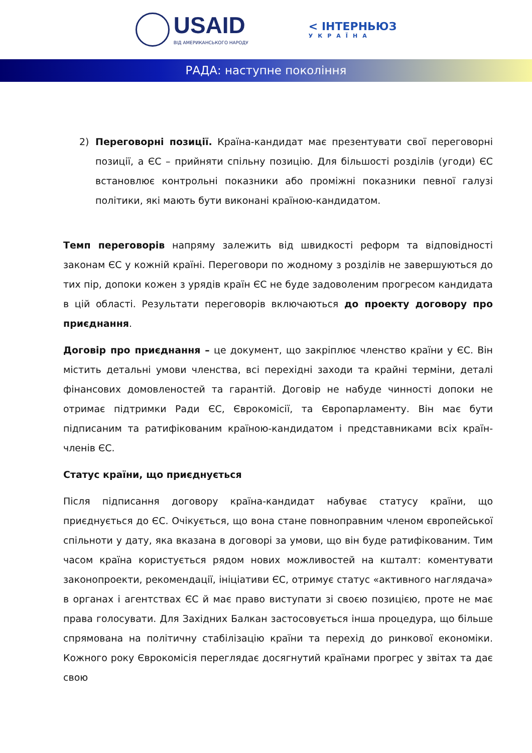USAID
ВІД АМЕРИКАНСЬКОГО НАРОДУ
< ІНТЕРНЬЮЗ
УКРАЇНА
РАДА: наступне покоління
2) Переговорні позиції. Країна-кандидат має презентувати свої переговорні позиції, а ЄС – прийняти спільну позицію. Для більшості розділів (угоди) ЄС встановлює контрольні показники або проміжні показники певної галузі політики, які мають бути виконані країною-кандидатом.
Темп переговорів напряму залежить від швидкості реформ та відповідності законам ЄС у кожній країні. Переговори по жодному з розділів не завершуються до тих пір, допоки кожен з урядів країн ЄС не буде задоволеним прогресом кандидата в цій області. Результати переговорів включаються до проекту договору про приєднання.
Договір про приєднання – це документ, що закріплює членство країни у ЄС. Він містить детальні умови членства, всі перехідні заходи та крайні терміни, деталі фінансових домовленостей та гарантій. Договір не набуде чинності допоки не отримає підтримки Ради ЄС, Єврокомісії, та Європарламенту. Він має бути підписаним та ратифікованим країною-кандидатом і представниками всіх країн-членів ЄС.
Статус країни, що приєднується
Після підписання договору країна-кандидат набуває статусу країни, що приєднується до ЄС. Очікується, що вона стане повноправним членом європейської спільноти у дату, яка вказана в договорі за умови, що він буде ратифікованим. Тим часом країна користується рядом нових можливостей на кшталт: коментувати законопроекти, рекомендації, ініціативи ЄС, отримує статус «активного наглядача» в органах і агентствах ЄС й має право виступати зі своєю позицією, проте не має права голосувати. Для Західних Балкан застосовується інша процедура, що більше спрямована на політичну стабілізацію країни та перехід до ринкової економіки. Кожного року Єврокомісія переглядає досягнутий країнами прогрес у звітах та дає свою